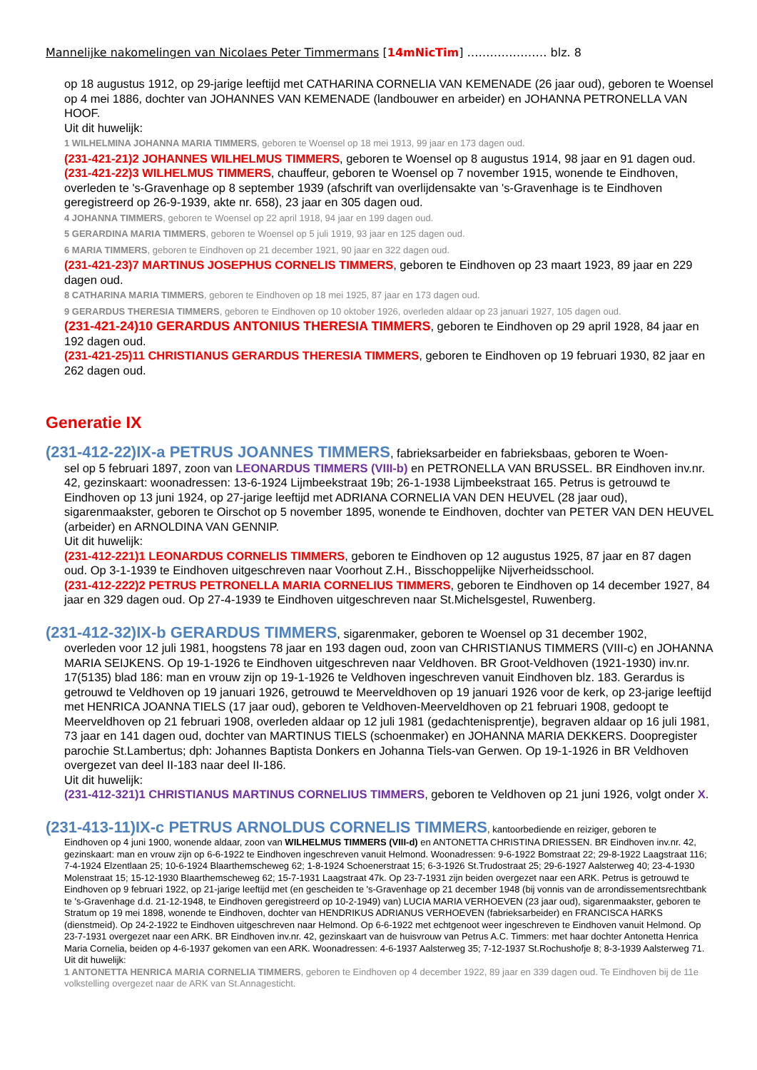Mannelijke nakomelingen van Nicolaes Peter Timmermans [14mNicTim] ………………… blz. 8
op 18 augustus 1912, op 29-jarige leeftijd met CATHARINA CORNELIA VAN KEMENADE (26 jaar oud), geboren te Woensel op 4 mei 1886, dochter van JOHANNES VAN KEMENADE (landbouwer en arbeider) en JOHANNA PETRONELLA VAN HOOF.
Uit dit huwelijk:
1 WILHELMINA JOHANNA MARIA TIMMERS, geboren te Woensel op 18 mei 1913, 99 jaar en 173 dagen oud.
(231-421-21)2 JOHANNES WILHELMUS TIMMERS, geboren te Woensel op 8 augustus 1914, 98 jaar en 91 dagen oud.
(231-421-22)3 WILHELMUS TIMMERS, chauffeur, geboren te Woensel op 7 november 1915, wonende te Eindhoven, overleden te 's-Gravenhage op 8 september 1939 (afschrift van overlijdensakte van 's-Gravenhage is te Eindhoven geregistreerd op 26-9-1939, akte nr. 658), 23 jaar en 305 dagen oud.
4 JOHANNA TIMMERS, geboren te Woensel op 22 april 1918, 94 jaar en 199 dagen oud.
5 GERARDINA MARIA TIMMERS, geboren te Woensel op 5 juli 1919, 93 jaar en 125 dagen oud.
6 MARIA TIMMERS, geboren te Eindhoven op 21 december 1921, 90 jaar en 322 dagen oud.
(231-421-23)7 MARTINUS JOSEPHUS CORNELIS TIMMERS, geboren te Eindhoven op 23 maart 1923, 89 jaar en 229 dagen oud.
8 CATHARINA MARIA TIMMERS, geboren te Eindhoven op 18 mei 1925, 87 jaar en 173 dagen oud.
9 GERARDUS THERESIA TIMMERS, geboren te Eindhoven op 10 oktober 1926, overleden aldaar op 23 januari 1927, 105 dagen oud.
(231-421-24)10 GERARDUS ANTONIUS THERESIA TIMMERS, geboren te Eindhoven op 29 april 1928, 84 jaar en 192 dagen oud.
(231-421-25)11 CHRISTIANUS GERARDUS THERESIA TIMMERS, geboren te Eindhoven op 19 februari 1930, 82 jaar en 262 dagen oud.
Generatie IX
(231-412-22)IX-a PETRUS JOANNES TIMMERS, fabrieksarbeider en fabrieksbaas, geboren te Woen-
sel op 5 februari 1897, zoon van LEONARDUS TIMMERS (VIII-b) en PETRONELLA VAN BRUSSEL. BR Eindhoven inv.nr. 42, gezinskaart: woonadressen: 13-6-1924 Lijmbeekstraat 19b; 26-1-1938 Lijmbeekstraat 165. Petrus is getrouwd te Eindhoven op 13 juni 1924, op 27-jarige leeftijd met ADRIANA CORNELIA VAN DEN HEUVEL (28 jaar oud), sigarenmaakster, geboren te Oirschot op 5 november 1895, wonende te Eindhoven, dochter van PETER VAN DEN HEUVEL (arbeider) en ARNOLDINA VAN GENNIP.
Uit dit huwelijk:
(231-412-221)1 LEONARDUS CORNELIS TIMMERS, geboren te Eindhoven op 12 augustus 1925, 87 jaar en 87 dagen oud. Op 3-1-1939 te Eindhoven uitgeschreven naar Voorhout Z.H., Bisschoppelijke Nijverheidsschool.
(231-412-222)2 PETRUS PETRONELLA MARIA CORNELIUS TIMMERS, geboren te Eindhoven op 14 december 1927, 84 jaar en 329 dagen oud. Op 27-4-1939 te Eindhoven uitgeschreven naar St.Michelsgestel, Ruwenberg.
(231-412-32)IX-b GERARDUS TIMMERS, sigarenmaker, geboren te Woensel op 31 december 1902,
overleden voor 12 juli 1981, hoogstens 78 jaar en 193 dagen oud, zoon van CHRISTIANUS TIMMERS (VIII-c) en JOHANNA MARIA SEIJKENS. Op 19-1-1926 te Eindhoven uitgeschreven naar Veldhoven. BR Groot-Veldhoven (1921-1930) inv.nr. 17(5135) blad 186: man en vrouw zijn op 19-1-1926 te Veldhoven ingeschreven vanuit Eindhoven blz. 183. Gerardus is getrouwd te Veldhoven op 19 januari 1926, getrouwd te Meerveldhoven op 19 januari 1926 voor de kerk, op 23-jarige leeftijd met HENRICA JOANNA TIELS (17 jaar oud), geboren te Veldhoven-Meerveldhoven op 21 februari 1908, gedoopt te Meerveldhoven op 21 februari 1908, overleden aldaar op 12 juli 1981 (gedachtenisprentje), begraven aldaar op 16 juli 1981, 73 jaar en 141 dagen oud, dochter van MARTINUS TIELS (schoenmaker) en JOHANNA MARIA DEKKERS. Doopregister parochie St.Lambertus; dph: Johannes Baptista Donkers en Johanna Tiels-van Gerwen. Op 19-1-1926 in BR Veldhoven overgezet van deel II-183 naar deel II-186.
Uit dit huwelijk:
(231-412-321)1 CHRISTIANUS MARTINUS CORNELIUS TIMMERS, geboren te Veldhoven op 21 juni 1926, volgt onder X.
(231-413-11)IX-c PETRUS ARNOLDUS CORNELIS TIMMERS, kantoorbediende en reiziger, geboren te
Eindhoven op 4 juni 1900, wonende aldaar, zoon van WILHELMUS TIMMERS (VIII-d) en ANTONETTA CHRISTINA DRIESSEN. BR Eindhoven inv.nr. 42, gezinskaart: man en vrouw zijn op 6-6-1922 te Eindhoven ingeschreven vanuit Helmond. Woonadressen: 9-6-1922 Bomstraat 22; 29-8-1922 Laagstraat 116; 7-4-1924 Elzentlaan 25; 10-6-1924 Blaarthemscheweg 62; 1-8-1924 Schoenerstraat 15; 6-3-1926 St.Trudostraat 25; 29-6-1927 Aalsterweg 40; 23-4-1930 Molenstraat 15; 15-12-1930 Blaarthemscheweg 62; 15-7-1931 Laagstraat 47k. Op 23-7-1931 zijn beiden overgezet naar een ARK. Petrus is getrouwd te Eindhoven op 9 februari 1922, op 21-jarige leeftijd met (en gescheiden te 's-Gravenhage op 21 december 1948 (bij vonnis van de arrondissementsrechtbank te 's-Gravenhage d.d. 21-12-1948, te Eindhoven geregistreerd op 10-2-1949) van) LUCIA MARIA VERHOEVEN (23 jaar oud), sigarenmaakster, geboren te Stratum op 19 mei 1898, wonende te Eindhoven, dochter van HENDRIKUS ADRIANUS VERHOEVEN (fabrieksarbeider) en FRANCISCA HARKS (dienstmeid). Op 24-2-1922 te Eindhoven uitgeschreven naar Helmond. Op 6-6-1922 met echtgenoot weer ingeschreven te Eindhoven vanuit Helmond. Op 23-7-1931 overgezet naar een ARK. BR Eindhoven inv.nr. 42, gezinskaart van de huisvrouw van Petrus A.C. Timmers: met haar dochter Antonetta Henrica Maria Cornelia, beiden op 4-6-1937 gekomen van een ARK. Woonadressen: 4-6-1937 Aalsterweg 35; 7-12-1937 St.Rochushofje 8; 8-3-1939 Aalsterweg 71.
Uit dit huwelijk:
1 ANTONETTA HENRICA MARIA CORNELIA TIMMERS, geboren te Eindhoven op 4 december 1922, 89 jaar en 339 dagen oud. Te Eindhoven bij de 11e volkstelling overgezet naar de ARK van St.Annagesticht.